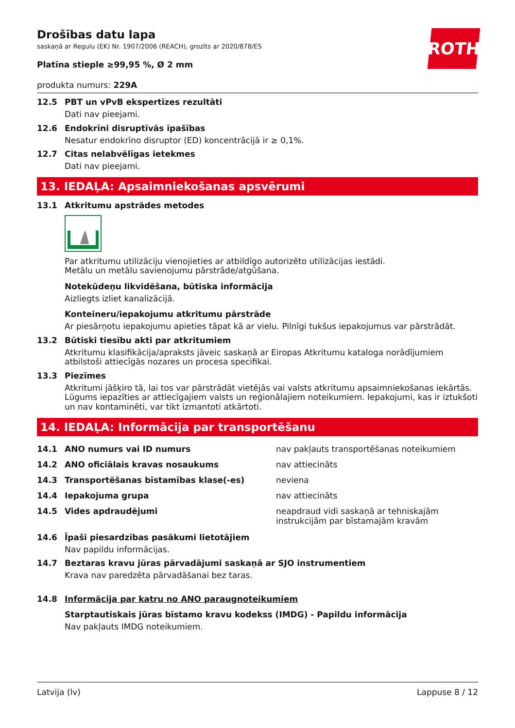ROTH
Drošības datu lapa
saskaņā ar Regulu (EK) Nr. 1907/2006 (REACH), grozīts ar 2020/878/ES
Platīna stieple ≥99,95 %, Ø 2 mm
produkta numurs: 229A
12.5 PBT un vPvB ekspertīzes rezultāti
Dati nav pieejami.
12.6 Endokrīni disruptīvās īpašības
Nesatur endokrīno disruptor (ED) koncentrācijā ir ≥ 0,1%.
12.7 Citas nelabvēlīgas ietekmes
Dati nav pieejami.
13. IEDAĻA: Apsaimniekošanas apsvērumi
13.1 Atkritumu apstrādes metodes
Par atkritumu utilizāciju vienojieties ar atbildīgo autorizēto utilizācijas iestādi.
Metālu un metālu savienojumu pārstrāde/atgūšana.
Notekūdeņu likvidēšana, būtiska informācija
Aizliegts izliet kanalizācijā.
Konteineru/iepakojumu atkritumu pārstrāde
Ar piesārņotu iepakojumu apieties tāpat kā ar vielu. Pilnīgi tukšus iepakojumus var pārstrādāt.
13.2 Būtiski tiesību akti par atkritumiem
Atkritumu klasifikācija/apraksts jāveic saskaņā ar Eiropas Atkritumu kataloga norādījumiem atbilstoši attiecīgās nozares un procesa specifikai.
13.3 Piezīmes
Atkritumi jāšķiro tā, lai tos var pārstrādāt vietējās vai valsts atkritumu apsaimniekošanas iekārtās. Lūgums iepazīties ar attiecīgajiem valsts un reģionālajiem noteikumiem. Iepakojumi, kas ir iztukšoti un nav kontaminēti, var tikt izmantoti atkārtoti.
14. IEDAĻA: Informācija par transportēšanu
| 14.1 | ANO numurs vai ID numurs | nav pakļauts transportēšanas noteikumiem |
| 14.2 | ANO oficiālais kravas nosaukums | nav attiecināts |
| 14.3 | Transportēšanas bīstamības klase(-es) | neviena |
| 14.4 | Iepakojuma grupa | nav attiecināts |
| 14.5 | Vides apdraudējumi | neapdraud vidi saskaņā ar tehniskajām instrukcijām par bīstamajām kravām |
14.6 Īpaši piesardzības pasākumi lietotājiem
Nav papildu informācijas.
14.7 Beztaras kravu jūras pārvadājumi saskaņā ar SJO instrumentiem
Krava nav paredzēta pārvadāšanai bez taras.
14.8 Informācija par katru no ANO paraugnoteikumiem
Starptautiskais jūras bīstamo kravu kodekss (IMDG) - Papildu informācija
Nav pakļauts IMDG noteikumiem.
Latvija (lv) Lappuse 8 / 12